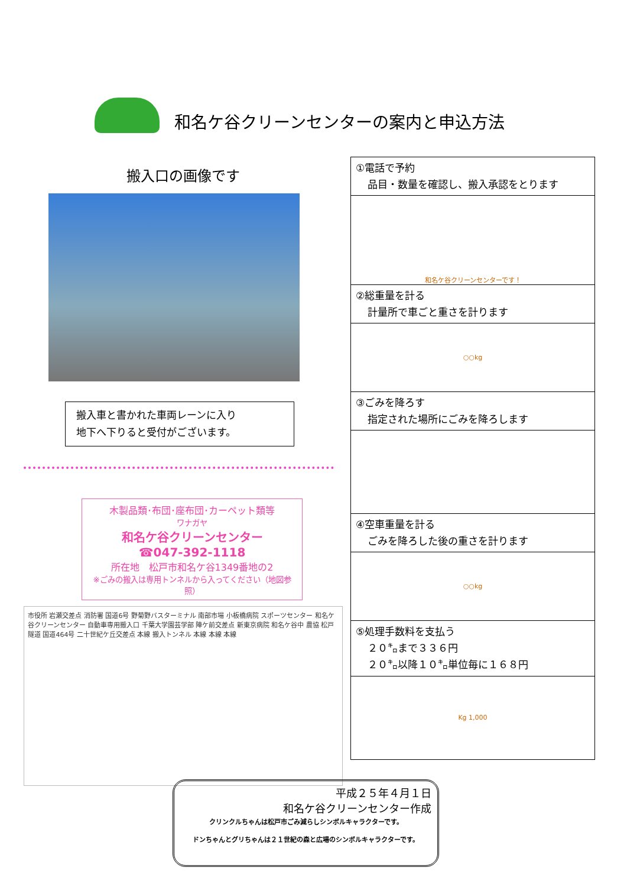和名ケ谷クリーンセンターの案内と申込方法
搬入口の画像です
搬入車と書かれた車両レーンに入り
地下へ下りると受付がございます。
木製品類･布団･座布団･カーペット類等
ワナガヤ
和名ケ谷クリーンセンター
☎047-392-1118
所在地　松戸市和名ケ谷1349番地の2
※ごみの搬入は専用トンネルから入ってください（地図参照）
市役所 岩瀬交差点 消防署 国道6号 野菊野バスターミナル 南部市場 小板橋病院 スポーツセンター 和名ケ谷クリーンセンター 自動車専用搬入口 千葉大学園芸学部 陣ケ前交差点 新東京病院 和名ケ谷中 農協 松戸隧道 国道464号 二十世紀ケ丘交差点 本線 搬入トンネル 本線 本線 本線
①電話で予約
品目・数量を確認し、搬入承認をとります
和名ケ谷クリーンセンターです！
②総重量を計る
計量所で車ごと重さを計ります
○○kg
③ごみを降ろす
指定された場所にごみを降ろします
④空車重量を計る
ごみを降ろした後の重さを計ります
○○kg
⑤処理手数料を支払う
２０㌔まで３３６円
２０㌔以降１０㌔単位毎に１６８円
Kg 1,000
平成２５年４月１日
和名ケ谷クリーンセンター作成
クリンクルちゃんは松戸市ごみ減らしシンボルキャラクターです。
ドンちゃんとグリちゃんは２１世紀の森と広場のシンボルキャラクターです。